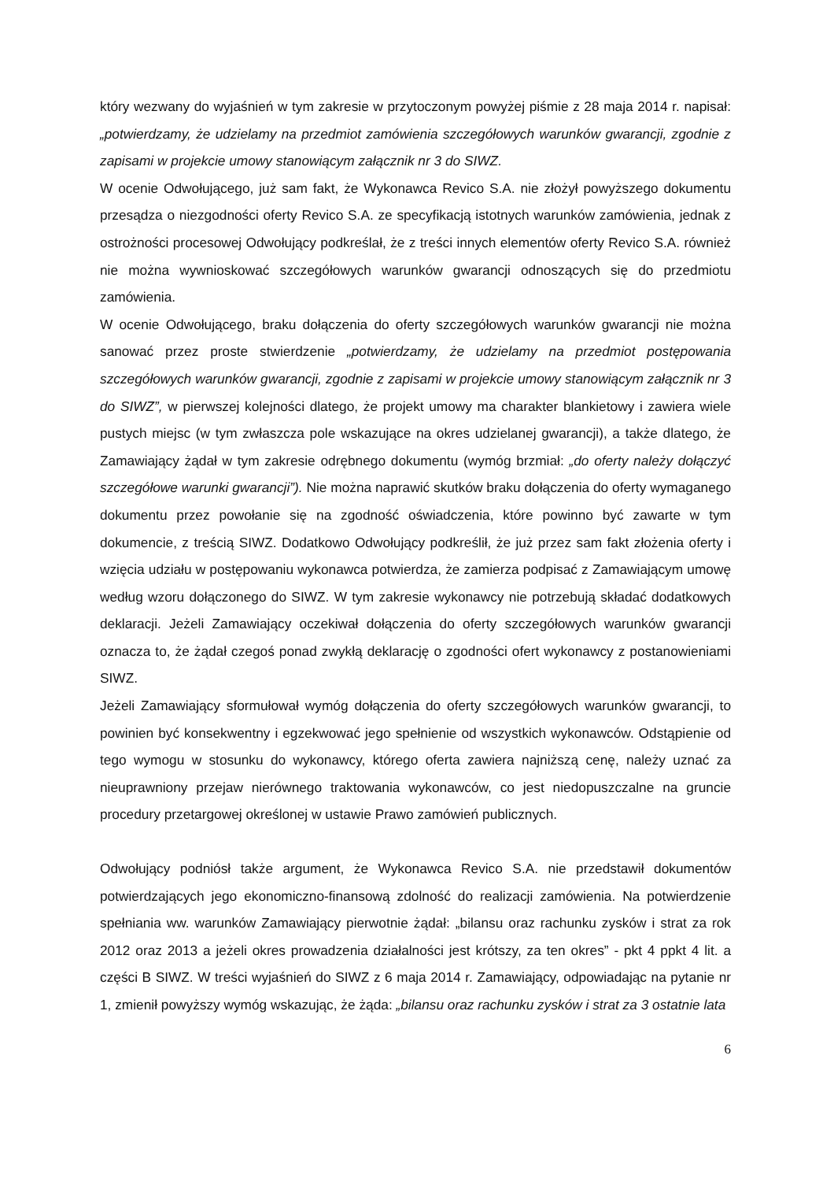który wezwany do wyjaśnień w tym zakresie w przytoczonym powyżej piśmie z 28 maja 2014 r. napisał: „potwierdzamy, że udzielamy na przedmiot zamówienia szczegółowych warunków gwarancji, zgodnie z zapisami w projekcie umowy stanowiącym załącznik nr 3 do SIWZ.
W ocenie Odwołującego, już sam fakt, że Wykonawca Revico S.A. nie złożył powyższego dokumentu przesądza o niezgodności oferty Revico S.A. ze specyfikacją istotnych warunków zamówienia, jednak z ostrożności procesowej Odwołujący podkreślał, że z treści innych elementów oferty Revico S.A. również nie można wywnioskować szczegółowych warunków gwarancji odnoszących się do przedmiotu zamówienia.
W ocenie Odwołującego, braku dołączenia do oferty szczegółowych warunków gwarancji nie można sanować przez proste stwierdzenie „potwierdzamy, że udzielamy na przedmiot postępowania szczegółowych warunków gwarancji, zgodnie z zapisami w projekcie umowy stanowiącym załącznik nr 3 do SIWZ”, w pierwszej kolejności dlatego, że projekt umowy ma charakter blankietowy i zawiera wiele pustych miejsc (w tym zwłaszcza pole wskazujące na okres udzielanej gwarancji), a także dlatego, że Zamawiający żądał w tym zakresie odrębnego dokumentu (wymóg brzmiał: „do oferty należy dołączyć szczegółowe warunki gwarancji”). Nie można naprawić skutków braku dołączenia do oferty wymaganego dokumentu przez powołanie się na zgodność oświadczenia, które powinno być zawarte w tym dokumencie, z treścią SIWZ. Dodatkowo Odwołujący podkreślił, że już przez sam fakt złożenia oferty i wzięcia udziału w postępowaniu wykonawca potwierdza, że zamierza podpisać z Zamawiającym umowę według wzoru dołączonego do SIWZ. W tym zakresie wykonawcy nie potrzebują składać dodatkowych deklaracji. Jeżeli Zamawiający oczekiwał dołączenia do oferty szczegółowych warunków gwarancji oznacza to, że żądał czegoś ponad zwykłą deklarację o zgodności ofert wykonawcy z postanowieniami SIWZ.
Jeżeli Zamawiający sformułował wymóg dołączenia do oferty szczegółowych warunków gwarancji, to powinien być konsekwentny i egzekwować jego spełnienie od wszystkich wykonawców. Odstąpienie od tego wymogu w stosunku do wykonawcy, którego oferta zawiera najniższą cenę, należy uznać za nieuprawniony przejaw nierównego traktowania wykonawców, co jest niedopuszczalne na gruncie procedury przetargowej określonej w ustawie Prawo zamówień publicznych.
Odwołujący podniósł także argument, że Wykonawca Revico S.A. nie przedstawił dokumentów potwierdzających jego ekonomiczno-finansową zdolność do realizacji zamówienia. Na potwierdzenie spełniania ww. warunków Zamawiający pierwotnie żądał: „bilansu oraz rachunku zysków i strat za rok 2012 oraz 2013 a jeżeli okres prowadzenia działalności jest krótszy, za ten okres” - pkt 4 ppkt 4 lit. a części B SIWZ. W treści wyjaśnień do SIWZ z 6 maja 2014 r. Zamawiający, odpowiadając na pytanie nr 1, zmienił powyższy wymóg wskazując, że żąda: „bilansu oraz rachunku zysków i strat za 3 ostatnie lata
6